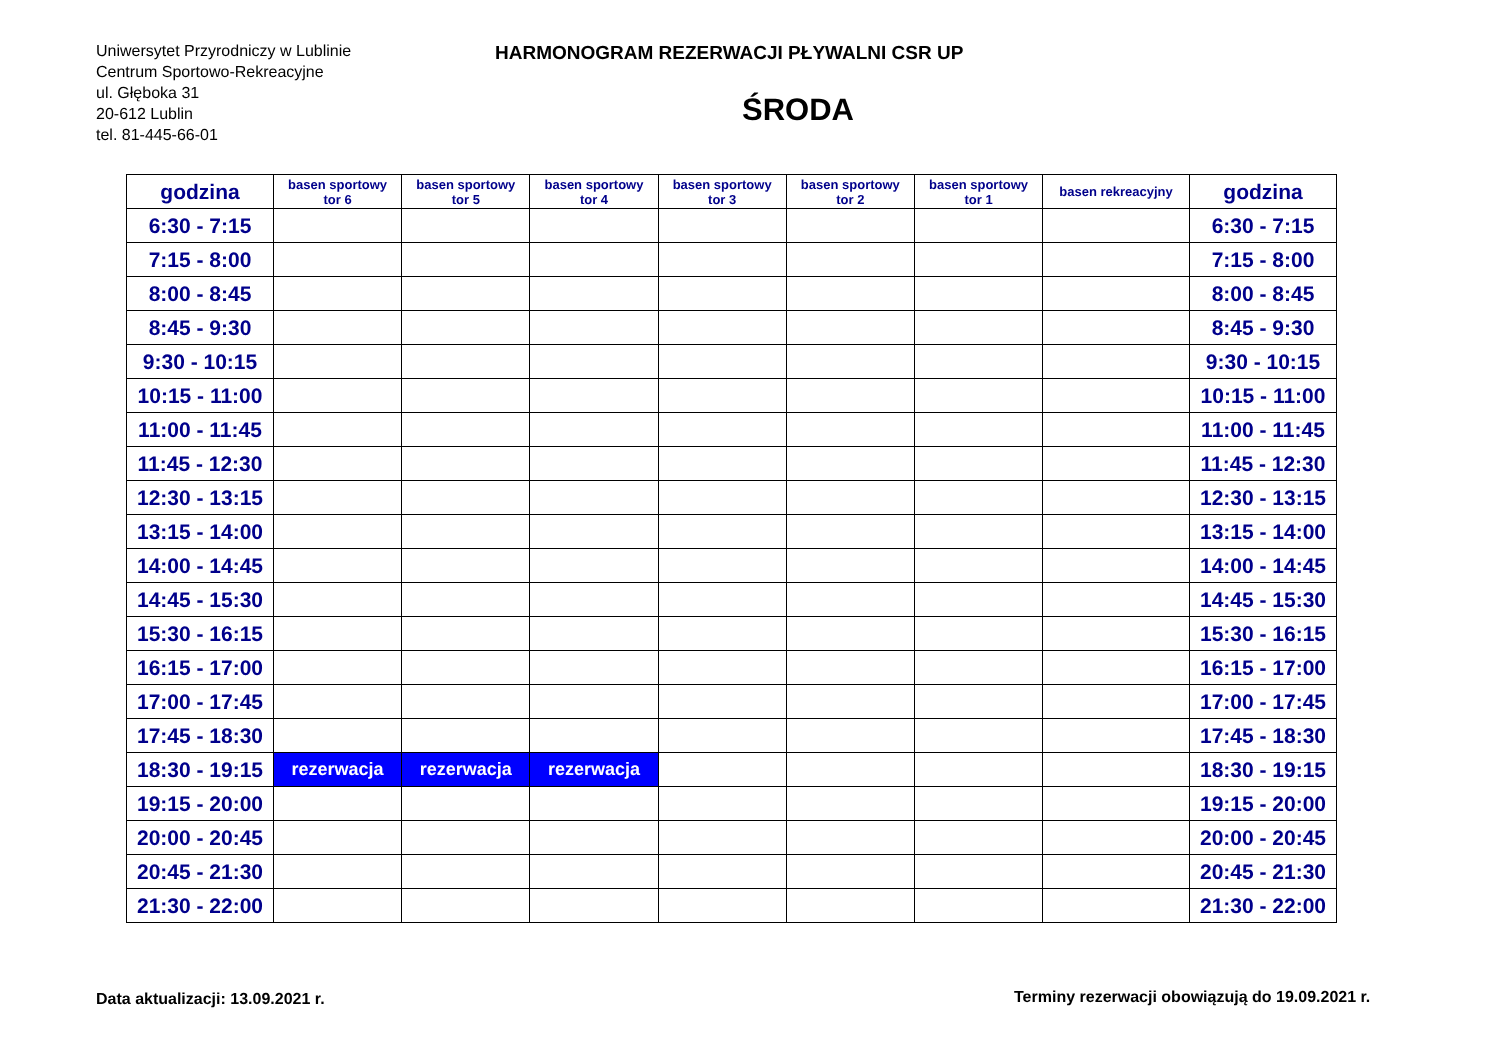Uniwersytet Przyrodniczy w Lublinie
Centrum Sportowo-Rekreacyjne
ul. Głęboka 31
20-612 Lublin
tel. 81-445-66-01
HARMONOGRAM REZERWACJI PŁYWALNI CSR UP
ŚRODA
| godzina | basen sportowy tor 6 | basen sportowy tor 5 | basen sportowy tor 4 | basen sportowy tor 3 | basen sportowy tor 2 | basen sportowy tor 1 | basen rekreacyjny | godzina |
| --- | --- | --- | --- | --- | --- | --- | --- | --- |
| 6:30 - 7:15 | | | | | | | | 6:30 - 7:15 |
| 7:15 - 8:00 | | | | | | | | 7:15 - 8:00 |
| 8:00 - 8:45 | | | | | | | | 8:00 - 8:45 |
| 8:45 - 9:30 | | | | | | | | 8:45 - 9:30 |
| 9:30 - 10:15 | | | | | | | | 9:30 - 10:15 |
| 10:15 - 11:00 | | | | | | | | 10:15 - 11:00 |
| 11:00 - 11:45 | | | | | | | | 11:00 - 11:45 |
| 11:45 - 12:30 | | | | | | | | 11:45 - 12:30 |
| 12:30 - 13:15 | | | | | | | | 12:30 - 13:15 |
| 13:15 - 14:00 | | | | | | | | 13:15 - 14:00 |
| 14:00 - 14:45 | | | | | | | | 14:00 - 14:45 |
| 14:45 - 15:30 | | | | | | | | 14:45 - 15:30 |
| 15:30 - 16:15 | | | | | | | | 15:30 - 16:15 |
| 16:15 - 17:00 | | | | | | | | 16:15 - 17:00 |
| 17:00 - 17:45 | | | | | | | | 17:00 - 17:45 |
| 17:45 - 18:30 | | | | | | | | 17:45 - 18:30 |
| 18:30 - 19:15 | rezerwacja | rezerwacja | rezerwacja | | | | | 18:30 - 19:15 |
| 19:15 - 20:00 | | | | | | | | 19:15 - 20:00 |
| 20:00 - 20:45 | | | | | | | | 20:00 - 20:45 |
| 20:45 - 21:30 | | | | | | | | 20:45 - 21:30 |
| 21:30 - 22:00 | | | | | | | | 21:30 - 22:00 |
Data aktualizacji: 13.09.2021 r.
Terminy rezerwacji obowiązują do 19.09.2021 r.